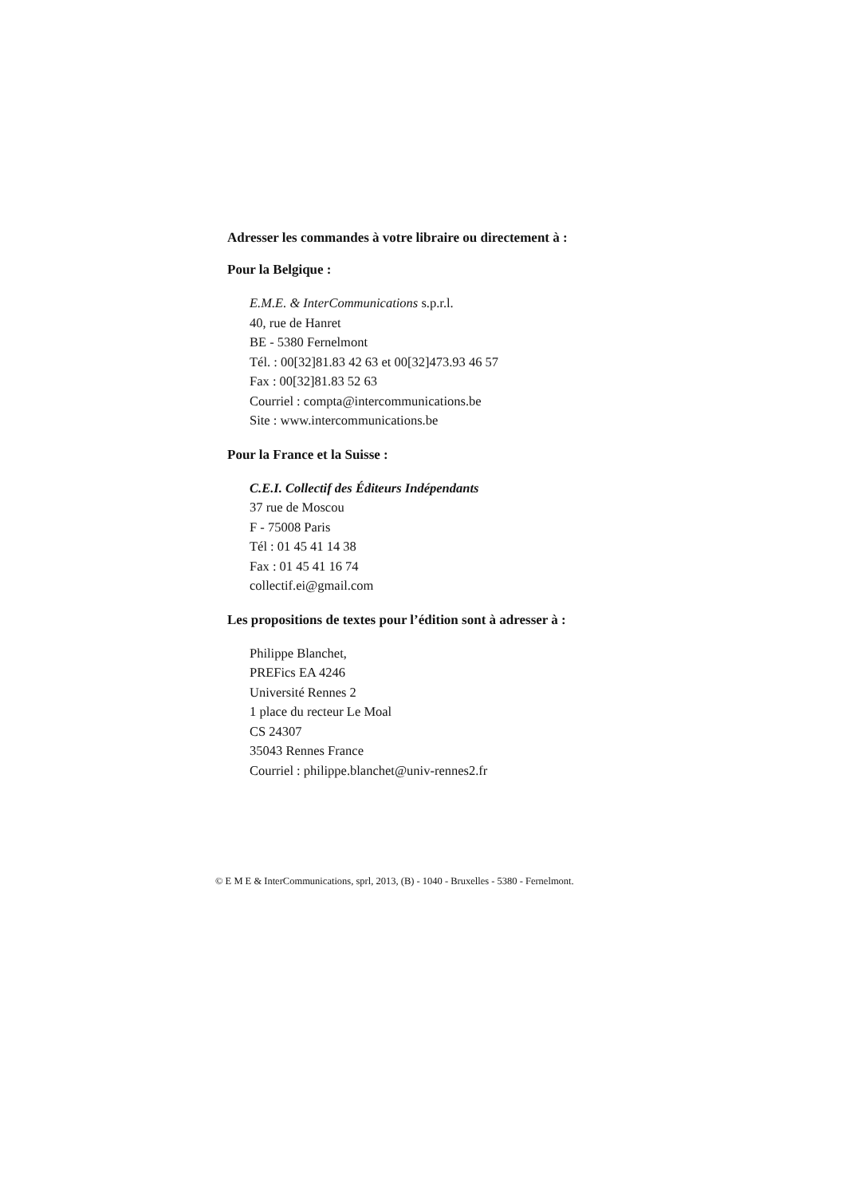Adresser les commandes à votre libraire ou directement à :
Pour la Belgique :
E.M.E. & InterCommunications s.p.r.l.
40, rue de Hanret
BE - 5380 Fernelmont
Tél. : 00[32]81.83 42 63 et 00[32]473.93 46 57
Fax : 00[32]81.83 52 63
Courriel : compta@intercommunications.be
Site : www.intercommunications.be
Pour la France et la Suisse :
C.E.I. Collectif des Éditeurs Indépendants
37 rue de Moscou
F - 75008 Paris
Tél : 01 45 41 14 38
Fax : 01 45 41 16 74
collectif.ei@gmail.com
Les propositions de textes pour l’édition sont à adresser à :
Philippe Blanchet,
PREFics EA 4246
Université Rennes 2
1 place du recteur Le Moal
CS 24307
35043 Rennes France
Courriel : philippe.blanchet@univ-rennes2.fr
© E M E & InterCommunications, sprl, 2013, (B) - 1040 - Bruxelles - 5380 - Fernelmont.